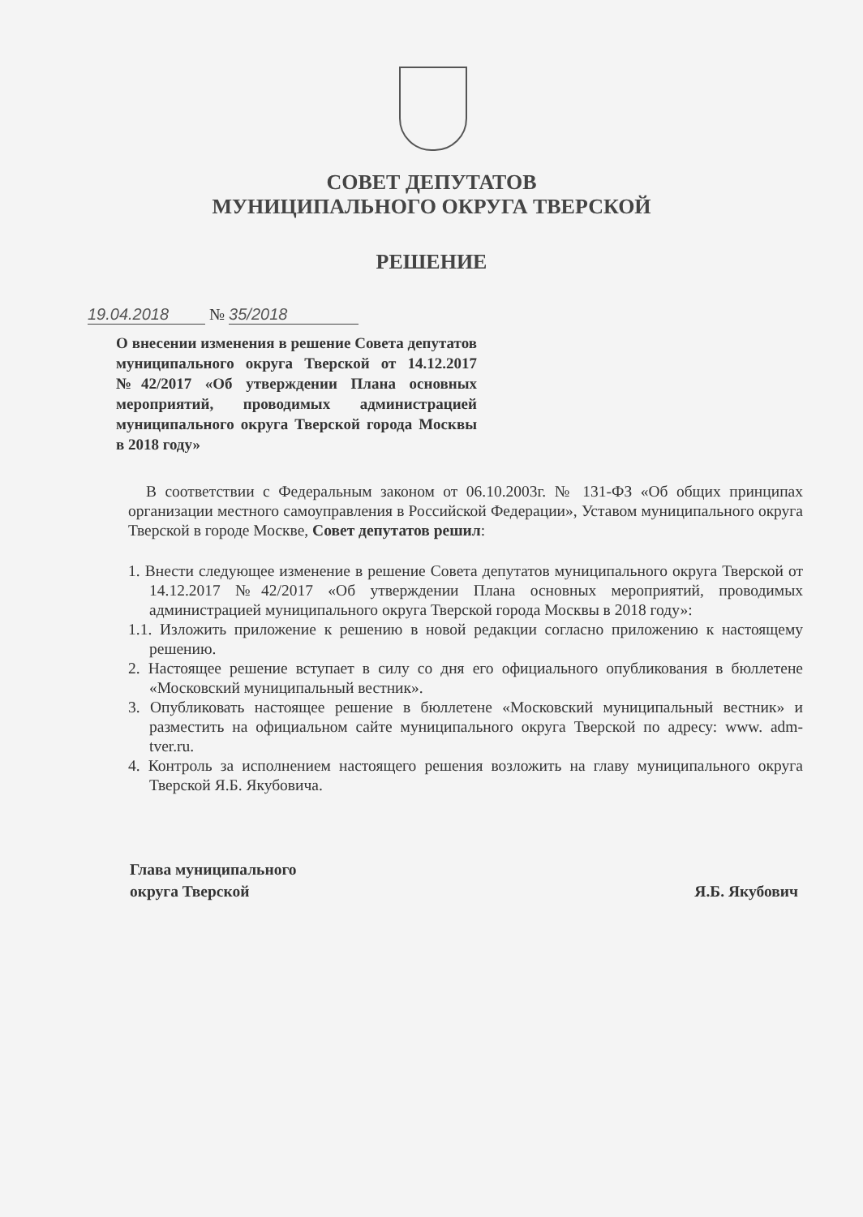СОВЕТ ДЕПУТАТОВ
МУНИЦИПАЛЬНОГО ОКРУГА ТВЕРСКОЙ
РЕШЕНИЕ
19.04.2018 № 35/2018
О внесении изменения в решение Совета депутатов муниципального округа Тверской от 14.12.2017 №42/2017 «Об утверждении Плана основных мероприятий, проводимых администрацией муниципального округа Тверской города Москвы в 2018 году»
В соответствии с Федеральным законом от 06.10.2003г. № 131-ФЗ «Об общих принципах организации местного самоуправления в Российской Федерации», Уставом муниципального округа Тверской в городе Москве, Совет депутатов решил:
1. Внести следующее изменение в решение Совета депутатов муниципального округа Тверской от 14.12.2017 №42/2017 «Об утверждении Плана основных мероприятий, проводимых администрацией муниципального округа Тверской города Москвы в 2018 году»:
1.1. Изложить приложение к решению в новой редакции согласно приложению к настоящему решению.
2. Настоящее решение вступает в силу со дня его официального опубликования в бюллетене «Московский муниципальный вестник».
3. Опубликовать настоящее решение в бюллетене «Московский муниципальный вестник» и разместить на официальном сайте муниципального округа Тверской по адресу: www. adm-tver.ru.
4. Контроль за исполнением настоящего решения возложить на главу муниципального округа Тверской Я.Б. Якубовича.
Глава муниципального
округа Тверской
Я.Б. Якубович